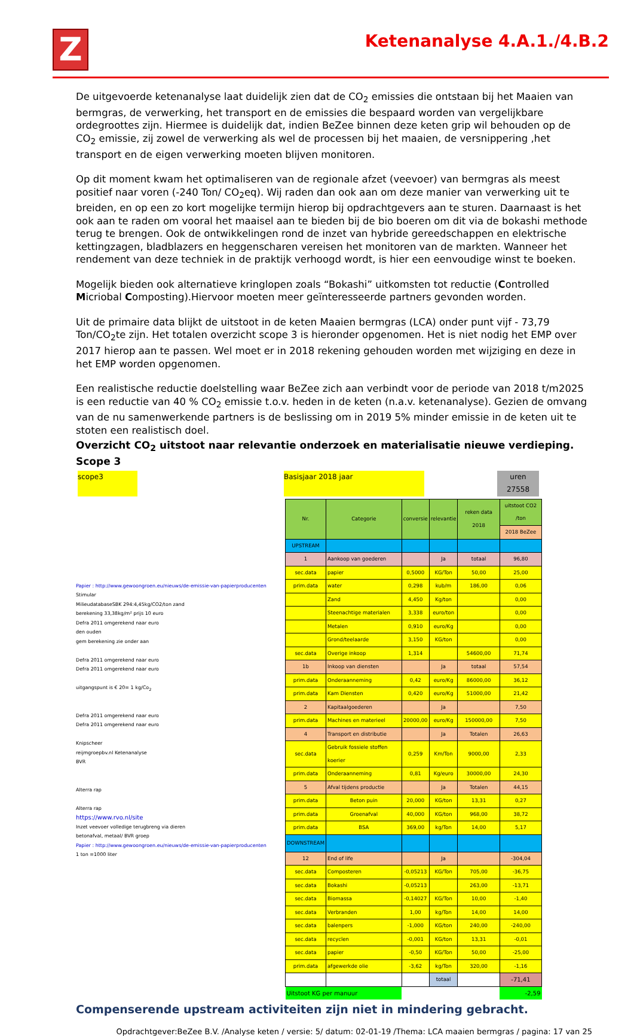Z
Ketenanalyse 4.A.1./4.B.2
De uitgevoerde ketenanalyse laat duidelijk zien dat de CO<sub>2</sub> emissies die ontstaan bij het Maaien van bermgras, de verwerking, het transport en de emissies die bespaard worden van vergelijkbare ordegroottes zijn. Hiermee is duidelijk dat, indien BeZee binnen deze keten grip wil behouden op de CO<sub>2</sub> emissie, zij zowel de verwerking als wel de processen bij het maaien, de versnippering ,het transport en de eigen verwerking moeten blijven monitoren.
Op dit moment kwam het optimaliseren van de regionale afzet (veevoer) van bermgras als meest positief naar voren (-240 Ton/ CO<sub>2</sub>eq). Wij raden dan ook aan om deze manier van verwerking uit te breiden, en op een zo kort mogelijke termijn hierop bij opdrachtgevers aan te sturen. Daarnaast is het ook aan te raden om vooral het maaisel aan te bieden bij de bio boeren om dit via de bokashi methode terug te brengen. Ook de ontwikkelingen rond de inzet van hybride gereedschappen en elektrische kettingzagen, bladblazers en heggenscharen vereisen het monitoren van de markten. Wanneer het rendement van deze techniek in de praktijk verhoogd wordt, is hier een eenvoudige winst te boeken.
Mogelijk bieden ook alternatieve kringlopen zoals “Bokashi” uitkomsten tot reductie (Controlled Micriobal Composting).Hiervoor moeten meer geïnteresseerde partners gevonden worden.
Uit de primaire data blijkt de uitstoot in de keten Maaien bermgras (LCA) onder punt vijf - 73,79 Ton/CO<sub>2</sub>te zijn. Het totalen overzicht scope 3 is hieronder opgenomen. Het is niet nodig het EMP over 2017 hierop aan te passen. Wel moet er in 2018 rekening gehouden worden met wijziging en deze in het EMP worden opgenomen.
Een realistische reductie doelstelling waar BeZee zich aan verbindt voor de periode van 2018 t/m2025 is een reductie van 40 % CO<sub>2</sub> emissie t.o.v. heden in de keten (n.a.v. ketenanalyse). Gezien de omvang van de nu samenwerkende partners is de beslissing om in 2019 5% minder emissie in de keten uit te stoten een realistisch doel.
Overzicht CO<sub>2</sub> uitstoot naar relevantie onderzoek en materialisatie nieuwe verdieping. Scope 3
scope3 Basisjaar 2018 jaar uren
27558
Papier : http://www.gewoongroen.eu/nieuws/de-emissie-van-papierproducenten
Stimular
MilieudatabaseSBK 294:4,45kg/CO2/ton zand
berekening 33,38kg/m² prijs 10 euro
Defra 2011 omgerekend naar euro
den ouden
gem berekening zie onder aan
Defra 2011 omgerekend naar euro
Defra 2011 omgerekend naar euro
uitgangspunt is € 20= 1 kg/Co<sub>2</sub>
Defra 2011 omgerekend naar euro
Defra 2011 omgerekend naar euro
Knipscheer
reijmgroepbv.nl Ketenanalyse
BVR
Alterra rap
Alterra rap
https://www.rvo.nl/site
Inzet veevoer volledige terugbreng via dieren
betonafval, metaal/ BVR groep
Papier : http://www.gewoongroen.eu/nieuws/de-emissie-van-papierproducenten
1 ton =1000 liter
| Nr. | Categorie | conversie | relevantie | reken data 2018 | uitstoot CO2 /ton |
| | | | | | 2018 BeZee |
| UPSTREAM | | | | | |
| 1 | Aankoop van goederen | | Ja | totaal | 96,80 |
| sec.data | papier | 0,5000 | KG/Ton | 50,00 | 25,00 |
| prim.data | water | 0,298 | kub/m | 186,00 | 0,06 |
| | Zand | 4,450 | Kg/ton | | 0,00 |
| | Steenachtige materialen | 3,338 | euro/ton | | 0,00 |
| | Metalen | 0,910 | euro/Kg | | 0,00 |
| | Grond/teelaarde | 3,150 | KG/ton | | 0,00 |
| sec.data | Overige inkoop | 1,314 | | 54600,00 | 71,74 |
| 1b | Inkoop van diensten | | Ja | totaal | 57,54 |
| prim.data | Onderaanneming | 0,42 | euro/Kg | 86000,00 | 36,12 |
| prim.data | Kam Diensten | 0,420 | euro/Kg | 51000,00 | 21,42 |
| 2 | Kapitaalgoederen | | Ja | | 7,50 |
| prim.data | Machines en materieel | 20000,00 | euro/Kg | 150000,00 | 7,50 |
| 4 | Transport en distributie | | Ja | Totalen | 26,63 |
| sec.data | Gebruik fossiele stoffen koerier | 0,259 | Km/Ton | 9000,00 | 2,33 |
| prim.data | Onderaanneming | 0,81 | Kg/euro | 30000,00 | 24,30 |
| 5 | Afval tijdens productie | | Ja | Totalen | 44,15 |
| prim.data | Beton puin | 20,000 | KG/ton | 13,31 | 0,27 |
| prim.data | Groenafval | 40,000 | KG/ton | 968,00 | 38,72 |
| prim.data | BSA | 369,00 | kg/Ton | 14,00 | 5,17 |
| DOWNSTREAM | | | | | |
| 12 | End of life | | Ja | | -304,04 |
| sec.data | Composteren | -0,05213 | KG/Ton | 705,00 | -36,75 |
| sec.data | Bokashi | -0,05213 | | 263,00 | -13,71 |
| sec.data | Biomassa | -0,14027 | KG/Ton | 10,00 | -1,40 |
| sec.data | Verbranden | 1,00 | kg/Ton | 14,00 | 14,00 |
| sec.data | balenpers | -1,000 | KG/ton | 240,00 | -240,00 |
| sec.data | recyclen | -0,001 | KG/ton | 13,31 | -0,01 |
| sec.data | papier | -0,50 | KG/Ton | 50,00 | -25,00 |
| prim.data | afgewerkde olie | -3,62 | kg/Ton | 320,00 | -1,16 |
| | | | totaal | | -71,41 |
| Uitstoot KG per manuur | | | | | -2,59 |
Compenserende upstream activiteiten zijn niet in mindering gebracht.
Opdrachtgever:BeZee B.V. /Analyse keten / versie: 5/ datum: 02-01-19 /Thema: LCA maaien bermgras / pagina: 17 van 25